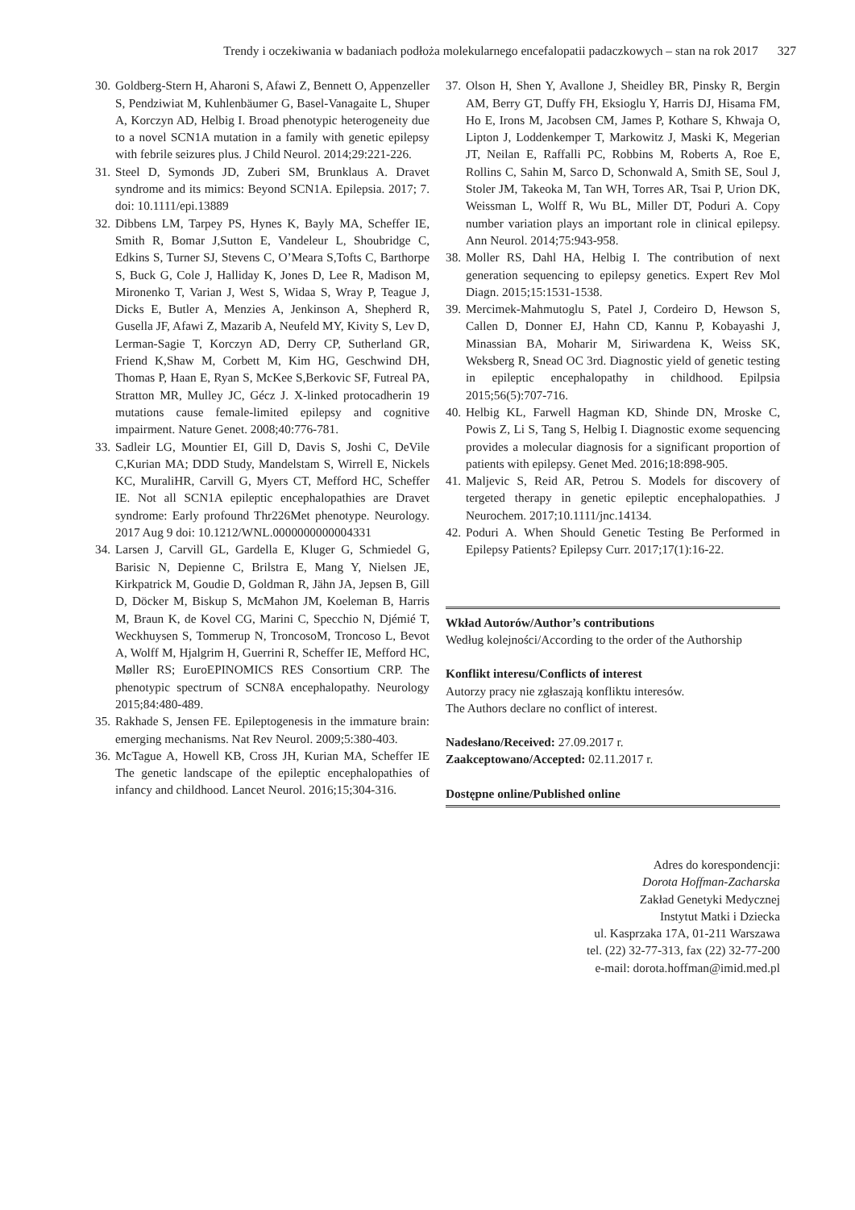Trendy i oczekiwania w badaniach podłoża molekularnego encefalopatii padaczkowych – stan na rok 2017 327
30.
Goldberg-Stern H, Aharoni S, Afawi Z, Bennett O, Appenzeller S, Pendziwiat M, Kuhlenbäumer G, Basel-Vanagaite L, Shuper A, Korczyn AD, Helbig I. Broad phenotypic heterogeneity due to a novel SCN1A mutation in a family with genetic epilepsy with febrile seizures plus. J Child Neurol. 2014;29:221-226.
31.
Steel D, Symonds JD, Zuberi SM, Brunklaus A. Dravet syndrome and its mimics: Beyond SCN1A. Epilepsia. 2017; 7. doi: 10.1111/epi.13889
32.
Dibbens LM, Tarpey PS, Hynes K, Bayly MA, Scheffer IE, Smith R, Bomar J,Sutton E, Vandeleur L, Shoubridge C, Edkins S, Turner SJ, Stevens C, O’Meara S,Tofts C, Barthorpe S, Buck G, Cole J, Halliday K, Jones D, Lee R, Madison M, Mironenko T, Varian J, West S, Widaa S, Wray P, Teague J, Dicks E, Butler A, Menzies A, Jenkinson A, Shepherd R, Gusella JF, Afawi Z, Mazarib A, Neufeld MY, Kivity S, Lev D, Lerman-Sagie T, Korczyn AD, Derry CP, Sutherland GR, Friend K,Shaw M, Corbett M, Kim HG, Geschwind DH, Thomas P, Haan E, Ryan S, McKee S,Berkovic SF, Futreal PA, Stratton MR, Mulley JC, Gécz J. X-linked protocadherin 19 mutations cause female-limited epilepsy and cognitive impairment. Nature Genet. 2008;40:776-781.
33.
Sadleir LG, Mountier EI, Gill D, Davis S, Joshi C, DeVile C,Kurian MA; DDD Study, Mandelstam S, Wirrell E, Nickels KC, MuraliHR, Carvill G, Myers CT, Mefford HC, Scheffer IE. Not all SCN1A epileptic encephalopathies are Dravet syndrome: Early profound Thr226Met phenotype. Neurology. 2017 Aug 9 doi: 10.1212/WNL.0000000000004331
34.
Larsen J, Carvill GL, Gardella E, Kluger G, Schmiedel G, Barisic N, Depienne C, Brilstra E, Mang Y, Nielsen JE, Kirkpatrick M, Goudie D, Goldman R, Jähn JA, Jepsen B, Gill D, Döcker M, Biskup S, McMahon JM, Koeleman B, Harris M, Braun K, de Kovel CG, Marini C, Specchio N, Djémié T, Weckhuysen S, Tommerup N, TroncosoM, Troncoso L, Bevot A, Wolff M, Hjalgrim H, Guerrini R, Scheffer IE, Mefford HC, Møller RS; EuroEPINOMICS RES Consortium CRP. The phenotypic spectrum of SCN8A encephalopathy. Neurology 2015;84:480-489.
35.
Rakhade S, Jensen FE. Epileptogenesis in the immature brain: emerging mechanisms. Nat Rev Neurol. 2009;5:380-403.
36.
McTague A, Howell KB, Cross JH, Kurian MA, Scheffer IE The genetic landscape of the epileptic encephalopathies of infancy and childhood. Lancet Neurol. 2016;15;304-316.
37.
Olson H, Shen Y, Avallone J, Sheidley BR, Pinsky R, Bergin AM, Berry GT, Duffy FH, Eksioglu Y, Harris DJ, Hisama FM, Ho E, Irons M, Jacobsen CM, James P, Kothare S, Khwaja O, Lipton J, Loddenkemper T, Markowitz J, Maski K, Megerian JT, Neilan E, Raffalli PC, Robbins M, Roberts A, Roe E, Rollins C, Sahin M, Sarco D, Schonwald A, Smith SE, Soul J, Stoler JM, Takeoka M, Tan WH, Torres AR, Tsai P, Urion DK, Weissman L, Wolff R, Wu BL, Miller DT, Poduri A. Copy number variation plays an important role in clinical epilepsy. Ann Neurol. 2014;75:943-958.
38.
Moller RS, Dahl HA, Helbig I. The contribution of next generation sequencing to epilepsy genetics. Expert Rev Mol Diagn. 2015;15:1531-1538.
39.
Mercimek-Mahmutoglu S, Patel J, Cordeiro D, Hewson S, Callen D, Donner EJ, Hahn CD, Kannu P, Kobayashi J, Minassian BA, Moharir M, Siriwardena K, Weiss SK, Weksberg R, Snead OC 3rd. Diagnostic yield of genetic testing in epileptic encephalopathy in childhood. Epilpsia 2015;56(5):707-716.
40.
Helbig KL, Farwell Hagman KD, Shinde DN, Mroske C, Powis Z, Li S, Tang S, Helbig I. Diagnostic exome sequencing provides a molecular diagnosis for a significant proportion of patients with epilepsy. Genet Med. 2016;18:898-905.
41.
Maljevic S, Reid AR, Petrou S. Models for discovery of tergeted therapy in genetic epileptic encephalopathies. J Neurochem. 2017;10.1111/jnc.14134.
42.
Poduri A. When Should Genetic Testing Be Performed in Epilepsy Patients? Epilepsy Curr. 2017;17(1):16-22.
Wkład Autorów/Author’s contributions
Według kolejności/According to the order of the Authorship
Konflikt interesu/Conflicts of interest
Autorzy pracy nie zgłaszają konfliktu interesów.
The Authors declare no conflict of interest.
Nadesłano/Received: 27.09.2017 r.
Zaakceptowano/Accepted: 02.11.2017 r.
Dostępne online/Published online
Adres do korespondencji:
Dorota Hoffman-Zacharska
Zakład Genetyki Medycznej
Instytut Matki i Dziecka
ul. Kasprzaka 17A, 01-211 Warszawa
tel. (22) 32-77-313, fax (22) 32-77-200
e-mail: dorota.hoffman@imid.med.pl